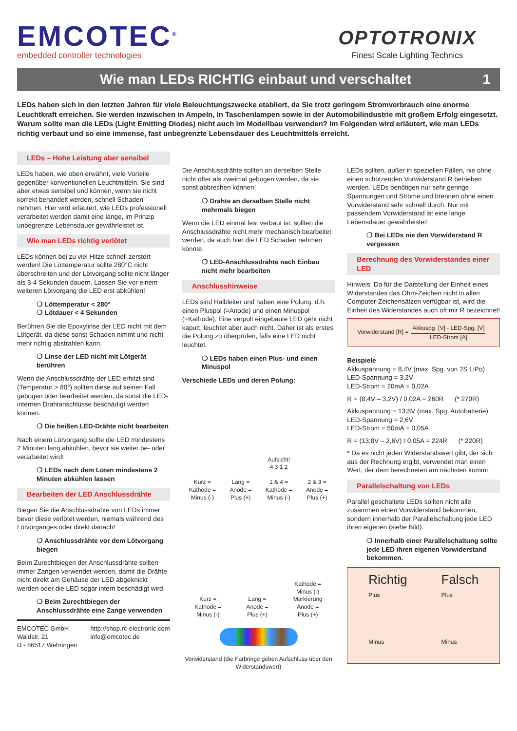EMCOTEC<sup>®</sup>
embedded controller technologies
OPTOTRONIX
Finest Scale Lighting Technics
Wie man LEDs RICHTIG einbaut und verschaltet 1
LEDs haben sich in den letzten Jahren für viele Beleuchtungszwecke etabliert, da Sie trotz geringem Stromverbrauch eine enorme Leuchtkraft erreichen. Sie werden inzwischen in Ampeln, in Taschenlampen sowie in der Automobilindustrie mit großem Erfolg eingesetzt. Warum sollte man die LEDs (Light Emitting Diodes) nicht auch im Modellbau verwenden? Im Folgenden wird erläutert, wie man LEDs richtig verbaut und so eine immense, fast unbegrenzte Lebensdauer des Leuchtmittels erreicht.
LEDs – Hohe Leistung aber sensibel
LEDs haben, wie oben erwähnt, viele Vorteile gegenüber konventionellen Leuchtmitteln. Sie sind aber etwas sensibel und können, wenn sie nicht korrekt behandelt werden, schnell Schaden nehmen. Hier wird erläutert, wie LEDs professionell verarbeitet werden damit eine lange, im Prinzip unbegrenzte Lebensdauer gewährleistet ist.
Wie man LEDs richtig verlötet
LEDs können bei zu viel Hitze schnell zerstört werden! Die Löttemperatur sollte 280°C nicht überschreiten und der Lötvorgang sollte nicht länger als 3-4 Sekunden dauern. Lassen Sie vor einem weiteren Lötvorgang die LED erst abkühlen!
❍ Löttemperatur < 280°
❍ Lötdauer < 4 Sekunden
Berühren Sie die Epoxylinse der LED nicht mit dem Lötgerät, da diese sonst Schaden nimmt und nicht mehr richtig abstrahlen kann.
❍ Linse der LED nicht mit Lötgerät berühren
Wenn die Anschlussdrähte der LED erhitzt sind (Temperatur > 80°) sollten diese auf keinen Fall gebogen oder bearbeitet werden, da sonst die LED-internen Drahtanschlüsse beschädigt werden können.
❍ Die heißen LED-Drähte nicht bearbeiten
Nach einem Lötvorgang sollte die LED mindestens 2 Minuten lang abkühlen, bevor sie weiter be- oder verarbeitet wird!
❍ LEDs nach dem Löten mindestens 2 Minuten abkühlen lassen
Bearbeiten der LED Anschlussdrähte
Biegen Sie die Anschlussdrähte von LEDs immer bevor diese verlötet werden, niemals während des Lötvorganges oder direkt danach!
❍ Anschlussdrähte vor dem Lötvorgang biegen
Beim Zurechtbiegen der Anschlussdrähte sollten immer Zangen verwendet werden, damit die Drähte nicht direkt am Gehäuse der LED abgeknickt werden oder die LED sogar intern beschädigt wird.
❍ Beim Zurechtbiegen der Anschlussdrähte eine Zange verwenden
EMCOTEC GmbH
Waldstr. 21
D - 86517 Wehringen
http://shop.rc-electronic.com
info@emcotec.de
Die Anschlussdrähte sollten an derselben Stelle nicht öfter als zweimal gebogen werden, da sie sonst abbrechen können!
❍ Drähte an derselben Stelle nicht mehrmals biegen
Wenn die LED einmal fest verbaut ist, sollten die Anschlussdrähte nicht mehr mechanisch bearbeitet werden, da auch hier die LED Schaden nehmen könnte.
❍ LED-Anschlussdrähte nach Einbau nicht mehr bearbeiten
Anschlusshinweise
LEDs sind Halbleiter und haben eine Polung, d.h. einen Pluspol (=Anode) und einen Minuspol (=Kathode). Eine verpolt eingebaute LED geht nicht kaputt, leuchtet aber auch nicht. Daher ist als erstes die Polung zu überprüfen, falls eine LED nicht leuchtet.
❍ LEDs haben einen Plus- und einen Minuspol
Verschiede LEDs und deren Polung:
Kurz =
Kathode =
Minus (-)
Lang =
Anode =
Plus (+)
Aufsicht!
4 3 1 2
1 & 4 =
Kathode =
Minus (-)
2 & 3 =
Anode =
Plus (+)
Kurz =
Kathode =
Minus (-)
Lang =
Anode =
Plus (+)
Kathode =
Minus (-)
Markierung
Anode =
Plus (+)
Vorwiderstand (die Farbringe geben Aufschluss über den Widerstandswert)
LEDs sollten, außer in speziellen Fällen, nie ohne einen schützenden Vorwiderstand R betrieben werden. LEDs benötigen nur sehr geringe Spannungen und Ströme und brennen ohne einen Vorwiderstand sehr schnell durch. Nur mit passendem Vorwiderstand ist eine lange Lebensdauer gewährleistet!
❍ Bei LEDs nie den Vorwiderstand R vergessen
Berechnung des Vorwiderstandes einer LED
Hinweis: Da für die Darstellung der Einheit eines Widerstandes das Ohm-Zeichen nicht in allen Computer-Zeichensätzen verfügbar ist, wird die Einheit des Widerstandes auch oft mir R bezeichnet!
Vorwiderstand [R] = Akkuspg. [V] - LED-Spg. [V]
LED-Strom [A]
Beispiele
Akkuspannung = 8,4V (max. Spg. von 2S LiPo)
LED-Spannung = 3,2V
LED-Strom = 20mA = 0,02A
R = (8,4V – 3,2V) / 0,02A = 260R (* 270R)
Akkuspannung = 13,8V (max. Spg. Autobatterie)
LED-Spannung = 2,6V
LED-Strom = 50mA = 0,05A
R = (13,8V – 2,6V) / 0,05A = 224R (* 220R)
* Da es nicht jeden Widerstandswert gibt, der sich aus der Rechnung ergibt, verwendet man einen Wert, der dem berechneten am nächsten kommt.
Parallelschaltung von LEDs
Parallel geschaltete LEDs sollten nicht alle zusammen einen Vorwiderstand bekommen, sondern innerhalb der Parallelschaltung jede LED ihren eigenen (siehe Bild).
❍ Innerhalb einer Parallelschaltung sollte jede LED ihren eigenen Vorwiderstand bekommen.
Richtig
Plus
Minus
Falsch
Plus
Minus